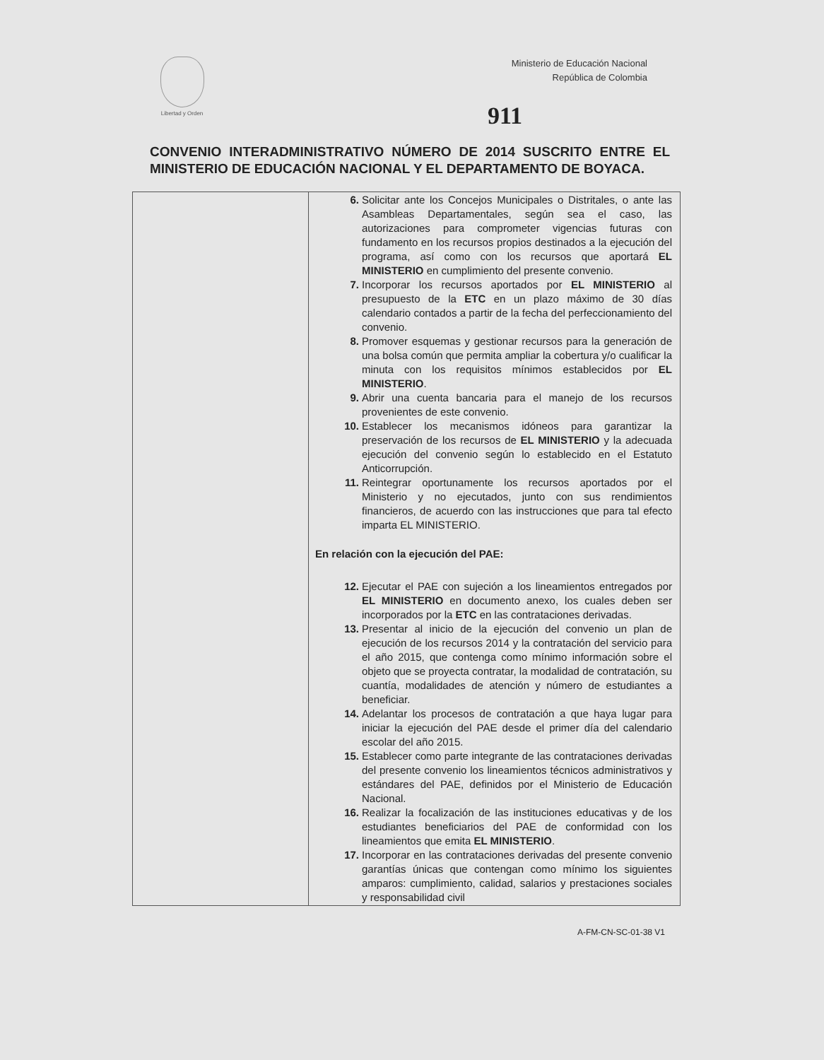Libertad y Orden
Ministerio de Educación Nacional
República de Colombia
911
CONVENIO INTERADMINISTRATIVO NÚMERO DE 2014 SUSCRITO ENTRE EL MINISTERIO DE EDUCACIÓN NACIONAL Y EL DEPARTAMENTO DE BOYACA.
| | 6. Solicitar ante los Concejos Municipales o Distritales, o ante las Asambleas Departamentales, según sea el caso, las autorizaciones para comprometer vigencias futuras con fundamento en los recursos propios destinados a la ejecución del programa, así como con los recursos que aportará EL MINISTERIO en cumplimiento del presente convenio. 7. Incorporar los recursos aportados por EL MINISTERIO al presupuesto de la ETC en un plazo máximo de 30 días calendario contados a partir de la fecha del perfeccionamiento del convenio. 8. Promover esquemas y gestionar recursos para la generación de una bolsa común que permita ampliar la cobertura y/o cualificar la minuta con los requisitos mínimos establecidos por EL MINISTERIO . 9. Abrir una cuenta bancaria para el manejo de los recursos provenientes de este convenio. 10. Establecer los mecanismos idóneos para garantizar la preservación de los recursos de EL MINISTERIO y la adecuada ejecución del convenio según lo establecido en el Estatuto Anticorrupción. 11. Reintegrar oportunamente los recursos aportados por el Ministerio y no ejecutados, junto con sus rendimientos financieros, de acuerdo con las instrucciones que para tal efecto imparta EL MINISTERIO. En relación con la ejecución del PAE: 12. Ejecutar el PAE con sujeción a los lineamientos entregados por EL MINISTERIO en documento anexo, los cuales deben ser incorporados por la ETC en las contrataciones derivadas. 13. Presentar al inicio de la ejecución del convenio un plan de ejecución de los recursos 2014 y la contratación del servicio para el año 2015, que contenga como mínimo información sobre el objeto que se proyecta contratar, la modalidad de contratación, su cuantía, modalidades de atención y número de estudiantes a beneficiar. 14. Adelantar los procesos de contratación a que haya lugar para iniciar la ejecución del PAE desde el primer día del calendario escolar del año 2015. 15. Establecer como parte integrante de las contrataciones derivadas del presente convenio los lineamientos técnicos administrativos y estándares del PAE, definidos por el Ministerio de Educación Nacional. 16. Realizar la focalización de las instituciones educativas y de los estudiantes beneficiarios del PAE de conformidad con los lineamientos que emita EL MINISTERIO . 17. Incorporar en las contrataciones derivadas del presente convenio garantías únicas que contengan como mínimo los siguientes amparos: cumplimiento, calidad, salarios y prestaciones sociales y responsabilidad civil |
A-FM-CN-SC-01-38 V1